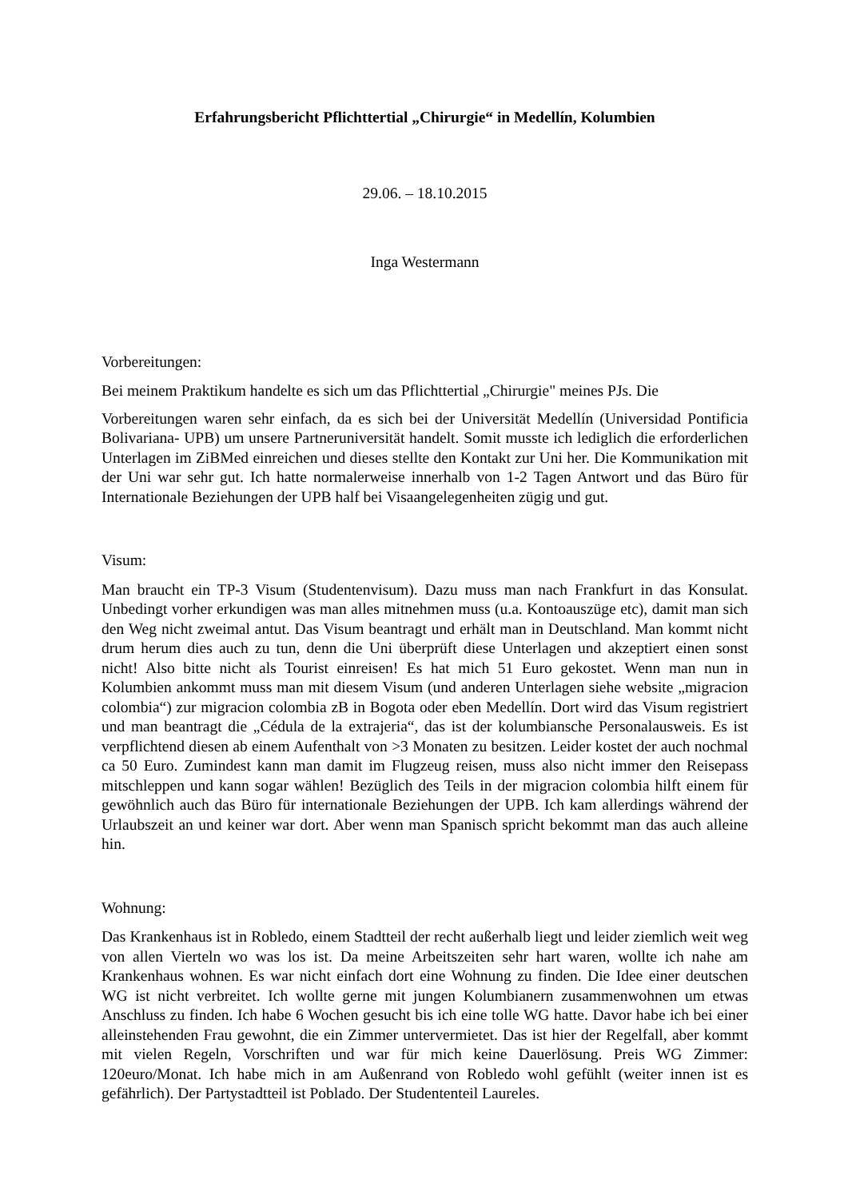Erfahrungsbericht Pflichttertial „Chirurgie“ in Medellín, Kolumbien
29.06. – 18.10.2015
Inga Westermann
Vorbereitungen:
Bei meinem Praktikum handelte es sich um das Pflichttertial „Chirurgie" meines PJs. Die
Vorbereitungen waren sehr einfach, da es sich bei der Universität Medellín (Universidad Pontificia Bolivariana- UPB) um unsere Partneruniversität handelt. Somit musste ich lediglich die erforderlichen Unterlagen im ZiBMed einreichen und dieses stellte den Kontakt zur Uni her. Die Kommunikation mit der Uni war sehr gut. Ich hatte normalerweise innerhalb von 1-2 Tagen Antwort und das Büro für Internationale Beziehungen der UPB half bei Visaangelegenheiten zügig und gut.
Visum:
Man braucht ein TP-3 Visum (Studentenvisum). Dazu muss man nach Frankfurt in das Konsulat. Unbedingt vorher erkundigen was man alles mitnehmen muss (u.a. Kontoauszüge etc), damit man sich den Weg nicht zweimal antut. Das Visum beantragt und erhält man in Deutschland. Man kommt nicht drum herum dies auch zu tun, denn die Uni überprüft diese Unterlagen und akzeptiert einen sonst nicht! Also bitte nicht als Tourist einreisen! Es hat mich 51 Euro gekostet. Wenn man nun in Kolumbien ankommt muss man mit diesem Visum (und anderen Unterlagen siehe website „migracion colombia“) zur migracion colombia zB in Bogota oder eben Medellín. Dort wird das Visum registriert und man beantragt die „Cédula de la extrajeria“, das ist der kolumbiansche Personalausweis. Es ist verpflichtend diesen ab einem Aufenthalt von >3 Monaten zu besitzen. Leider kostet der auch nochmal ca 50 Euro. Zumindest kann man damit im Flugzeug reisen, muss also nicht immer den Reisepass mitschleppen und kann sogar wählen! Bezüglich des Teils in der migracion colombia hilft einem für gewöhnlich auch das Büro für internationale Beziehungen der UPB. Ich kam allerdings während der Urlaubszeit an und keiner war dort. Aber wenn man Spanisch spricht bekommt man das auch alleine hin.
Wohnung:
Das Krankenhaus ist in Robledo, einem Stadtteil der recht außerhalb liegt und leider ziemlich weit weg von allen Vierteln wo was los ist. Da meine Arbeitszeiten sehr hart waren, wollte ich nahe am Krankenhaus wohnen. Es war nicht einfach dort eine Wohnung zu finden. Die Idee einer deutschen WG ist nicht verbreitet. Ich wollte gerne mit jungen Kolumbianern zusammenwohnen um etwas Anschluss zu finden. Ich habe 6 Wochen gesucht bis ich eine tolle WG hatte. Davor habe ich bei einer alleinstehenden Frau gewohnt, die ein Zimmer untervermietet. Das ist hier der Regelfall, aber kommt mit vielen Regeln, Vorschriften und war für mich keine Dauerlösung. Preis WG Zimmer: 120euro/Monat. Ich habe mich in am Außenrand von Robledo wohl gefühlt (weiter innen ist es gefährlich). Der Partystadtteil ist Poblado. Der Studententeil Laureles.